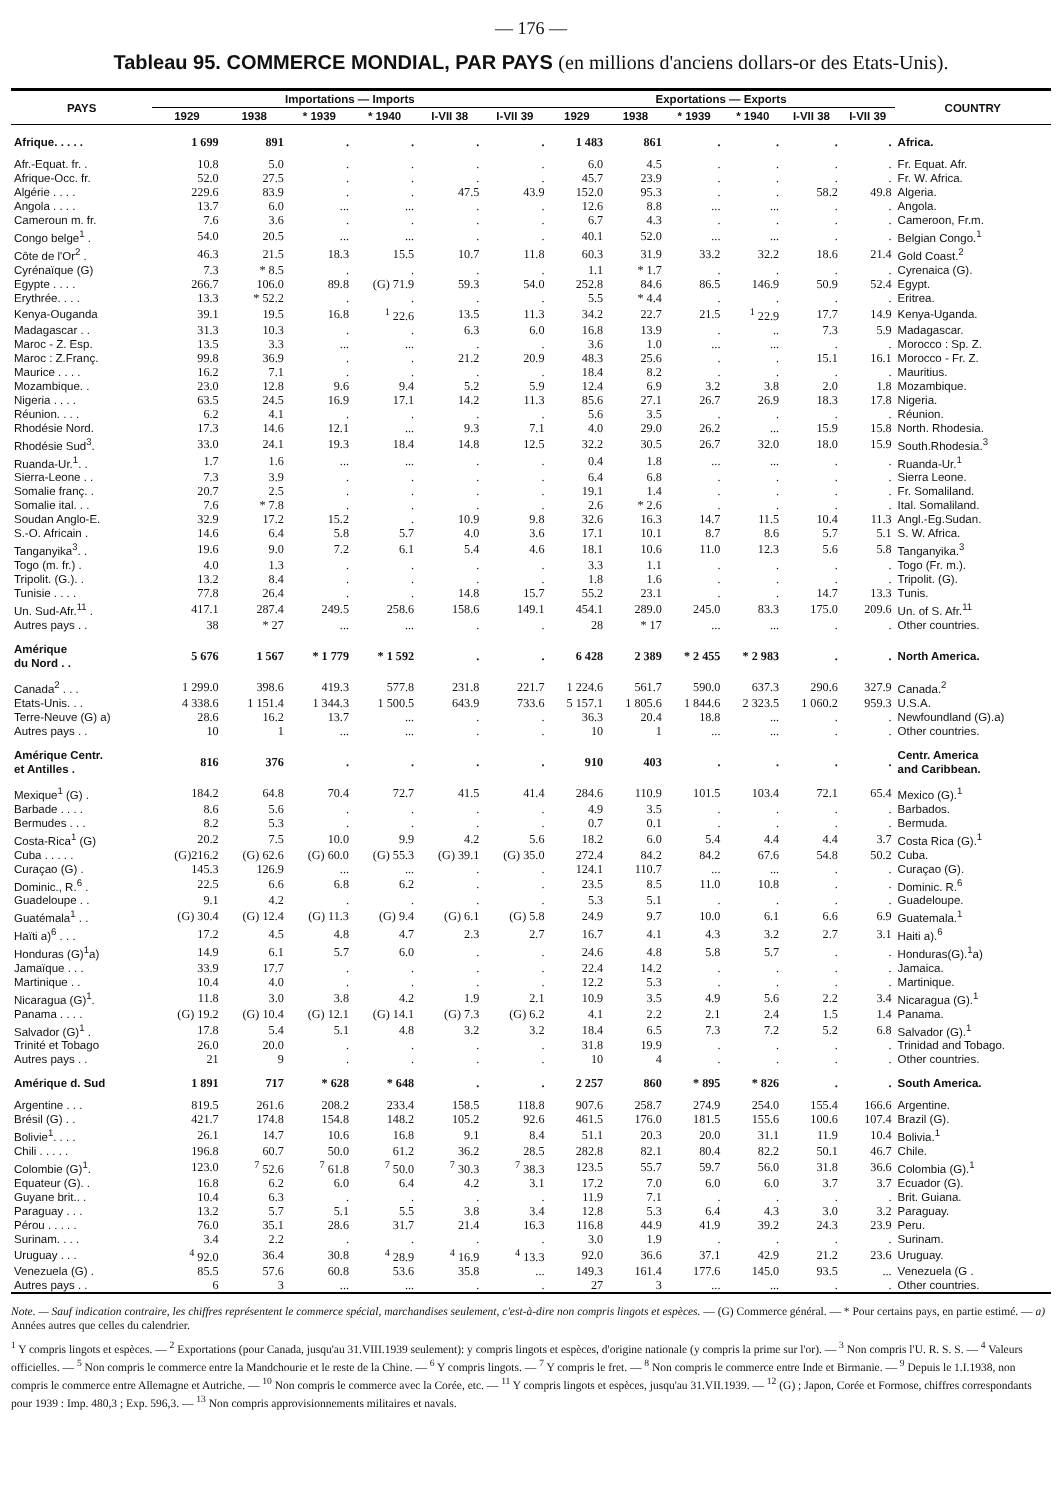— 176 —
Tableau 95. COMMERCE MONDIAL, PAR PAYS (en millions d'anciens dollars-or des Etats-Unis).
| PAYS | Importations — Imports | | | | | | Exportations — Exports | | | | | | COUNTRY |
| --- | --- | --- | --- | --- | --- | --- | --- | --- | --- | --- | --- | --- | --- |
| | 1929 | 1938 | * 1939 | * 1940 | I-VII 38 | I-VII 39 | 1929 | 1938 | * 1939 | * 1940 | I-VII 38 | I-VII 39 | |
| Afrique. . . . . | 1 699 | 891 | . | . | . | . | 1 483 | 861 | . | . | . | . | Africa. |
| Afr.-Equat. fr. . | 10.8 | 5.0 | . | . | . | . | 6.0 | 4.5 | . | . | . | . | Fr. Equat. Afr. |
| Afrique-Occ. fr. | 52.0 | 27.5 | . | . | . | . | 45.7 | 23.9 | . | . | . | . | Fr. W. Africa. |
| Algérie . . . . | 229.6 | 83.9 | . | . | 47.5 | 43.9 | 152.0 | 95.3 | . | . | 58.2 | 49.8 | Algeria. |
| Angola . . . . | 13.7 | 6.0 | ... | ... | . | . | 12.6 | 8.8 | ... | ... | . | . | Angola. |
| Cameroun m. fr. | 7.6 | 3.6 | . | . | . | . | 6.7 | 4.3 | . | . | . | . | Cameroon, Fr.m. |
| Congo belge<sup>1</sup> . | 54.0 | 20.5 | ... | ... | . | . | 40.1 | 52.0 | ... | ... | . | . | Belgian Congo.<sup>1</sup> |
| Côte de l'Or<sup>2</sup> . | 46.3 | 21.5 | 18.3 | 15.5 | 10.7 | 11.8 | 60.3 | 31.9 | 33.2 | 32.2 | 18.6 | 21.4 | Gold Coast.<sup>2</sup> |
| Cyrénaïque (G) | 7.3 | * 8.5 | . | . | . | . | 1.1 | * 1.7 | . | . | . | . | Cyrenaica (G). |
| Egypte . . . . | 266.7 | 106.0 | 89.8 | (G) 71.9 | 59.3 | 54.0 | 252.8 | 84.6 | 86.5 | 146.9 | 50.9 | 52.4 | Egypt. |
| Erythrée. . . . | 13.3 | * 52.2 | . | . | . | . | 5.5 | * 4.4 | . | . | . | . | Eritrea. |
| Kenya-Ouganda | 39.1 | 19.5 | 16.8 | <sup>1</sup> 22.6 | 13.5 | 11.3 | 34.2 | 22.7 | 21.5 | <sup>1</sup> 22.9 | 17.7 | 14.9 | Kenya-Uganda. |
| Madagascar . . | 31.3 | 10.3 | . | . | 6.3 | 6.0 | 16.8 | 13.9 | . | .. | 7.3 | 5.9 | Madagascar. |
| Maroc - Z. Esp. | 13.5 | 3.3 | ... | ... | . | . | 3.6 | 1.0 | ... | ... | . | . | Morocco : Sp. Z. |
| Maroc : Z.Franç. | 99.8 | 36.9 | . | . | 21.2 | 20.9 | 48.3 | 25.6 | . | . | 15.1 | 16.1 | Morocco - Fr. Z. |
| Maurice . . . . | 16.2 | 7.1 | . | . | . | . | 18.4 | 8.2 | . | . | . | . | Mauritius. |
| Mozambique. . | 23.0 | 12.8 | 9.6 | 9.4 | 5.2 | 5.9 | 12.4 | 6.9 | 3.2 | 3.8 | 2.0 | 1.8 | Mozambique. |
| Nigeria . . . . | 63.5 | 24.5 | 16.9 | 17.1 | 14.2 | 11.3 | 85.6 | 27.1 | 26.7 | 26.9 | 18.3 | 17.8 | Nigeria. |
| Réunion. . . . | 6.2 | 4.1 | . | . | . | . | 5.6 | 3.5 | . | . | . | . | Réunion. |
| Rhodésie Nord. | 17.3 | 14.6 | 12.1 | ... | 9.3 | 7.1 | 4.0 | 29.0 | 26.2 | ... | 15.9 | 15.8 | North. Rhodesia. |
| Rhodésie Sud<sup>3</sup>. | 33.0 | 24.1 | 19.3 | 18.4 | 14.8 | 12.5 | 32.2 | 30.5 | 26.7 | 32.0 | 18.0 | 15.9 | South.Rhodesia.<sup>3</sup> |
| Ruanda-Ur.<sup>1</sup>. . | 1.7 | 1.6 | ... | ... | . | . | 0.4 | 1.8 | ... | ... | . | . | Ruanda-Ur.<sup>1</sup> |
| Sierra-Leone . . | 7.3 | 3.9 | . | . | . | . | 6.4 | 6.8 | . | . | . | . | Sierra Leone. |
| Somalie franç. . | 20.7 | 2.5 | . | . | . | . | 19.1 | 1.4 | . | . | . | . | Fr. Somaliland. |
| Somalie ital. . . | 7.6 | * 7.8 | . | . | . | . | 2.6 | * 2.6 | . | . | . | . | Ital. Somaliland. |
| Soudan Anglo-E. | 32.9 | 17.2 | 15.2 | . | 10.9 | 9.8 | 32.6 | 16.3 | 14.7 | 11.5 | 10.4 | 11.3 | Angl.-Eg.Sudan. |
| S.-O. Africain . | 14.6 | 6.4 | 5.8 | 5.7 | 4.0 | 3.6 | 17.1 | 10.1 | 8.7 | 8.6 | 5.7 | 5.1 | S. W. Africa. |
| Tanganyika<sup>3</sup>. . | 19.6 | 9.0 | 7.2 | 6.1 | 5.4 | 4.6 | 18.1 | 10.6 | 11.0 | 12.3 | 5.6 | 5.8 | Tanganyika.<sup>3</sup> |
| Togo (m. fr.) . | 4.0 | 1.3 | . | . | . | . | 3.3 | 1.1 | . | . | . | . | Togo (Fr. m.). |
| Tripolit. (G.). . | 13.2 | 8.4 | . | . | . | . | 1.8 | 1.6 | . | . | . | . | Tripolit. (G). |
| Tunisie . . . . | 77.8 | 26.4 | . | . | 14.8 | 15.7 | 55.2 | 23.1 | . | . | 14.7 | 13.3 | Tunis. |
| Un. Sud-Afr.<sup>11</sup> . | 417.1 | 287.4 | 249.5 | 258.6 | 158.6 | 149.1 | 454.1 | 289.0 | 245.0 | 83.3 | 175.0 | 209.6 | Un. of S. Afr.<sup>11</sup> |
| Autres pays . . | 38 | * 27 | ... | ... | . | . | 28 | * 17 | ... | ... | . | . | Other countries. |
| Amérique du Nord . . | 5 676 | 1 567 | * 1 779 | * 1 592 | . | . | 6 428 | 2 389 | * 2 455 | * 2 983 | . | . | North America. |
| Canada<sup>2</sup> . . . | 1 299.0 | 398.6 | 419.3 | 577.8 | 231.8 | 221.7 | 1 224.6 | 561.7 | 590.0 | 637.3 | 290.6 | 327.9 | Canada.<sup>2</sup> |
| Etats-Unis. . . | 4 338.6 | 1 151.4 | 1 344.3 | 1 500.5 | 643.9 | 733.6 | 5 157.1 | 1 805.6 | 1 844.6 | 2 323.5 | 1 060.2 | 959.3 | U.S.A. |
| Terre-Neuve (G) a) | 28.6 | 16.2 | 13.7 | ... | . | . | 36.3 | 20.4 | 18.8 | ... | . | . | Newfoundland (G).a) |
| Autres pays . . | 10 | 1 | ... | ... | . | . | 10 | 1 | ... | ... | . | . | Other countries. |
| Amérique Centr. et Antilles . | 816 | 376 | . | . | . | . | 910 | 403 | . | . | . | . | Centr. America and Caribbean. |
| Mexique<sup>1</sup> (G) . | 184.2 | 64.8 | 70.4 | 72.7 | 41.5 | 41.4 | 284.6 | 110.9 | 101.5 | 103.4 | 72.1 | 65.4 | Mexico (G).<sup>1</sup> |
| Barbade . . . . | 8.6 | 5.6 | . | . | . | . | 4.9 | 3.5 | . | . | . | . | Barbados. |
| Bermudes . . . | 8.2 | 5.3 | . | . | . | . | 0.7 | 0.1 | . | . | . | . | Bermuda. |
| Costa-Rica<sup>1</sup> (G) | 20.2 | 7.5 | 10.0 | 9.9 | 4.2 | 5.6 | 18.2 | 6.0 | 5.4 | 4.4 | 4.4 | 3.7 | Costa Rica (G).<sup>1</sup> |
| Cuba . . . . . | (G)216.2 | (G) 62.6 | (G) 60.0 | (G) 55.3 | (G) 39.1 | (G) 35.0 | 272.4 | 84.2 | 84.2 | 67.6 | 54.8 | 50.2 | Cuba. |
| Curaçao (G) . | 145.3 | 126.9 | ... | ... | . | . | 124.1 | 110.7 | ... | ... | . | . | Curaçao (G). |
| Dominic., R.<sup>6</sup> . | 22.5 | 6.6 | 6.8 | 6.2 | . | . | 23.5 | 8.5 | 11.0 | 10.8 | . | . | Dominic. R.<sup>6</sup> |
| Guadeloupe . . | 9.1 | 4.2 | . | . | . | . | 5.3 | 5.1 | . | . | . | . | Guadeloupe. |
| Guatémala<sup>1</sup> . . | (G) 30.4 | (G) 12.4 | (G) 11.3 | (G) 9.4 | (G) 6.1 | (G) 5.8 | 24.9 | 9.7 | 10.0 | 6.1 | 6.6 | 6.9 | Guatemala.<sup>1</sup> |
| Haïti a)<sup>6</sup> . . . | 17.2 | 4.5 | 4.8 | 4.7 | 2.3 | 2.7 | 16.7 | 4.1 | 4.3 | 3.2 | 2.7 | 3.1 | Haiti a).<sup>6</sup> |
| Honduras (G)<sup>1</sup>a) | 14.9 | 6.1 | 5.7 | 6.0 | . | . | 24.6 | 4.8 | 5.8 | 5.7 | . | . | Honduras(G).<sup>1</sup>a) |
| Jamaïque . . . | 33.9 | 17.7 | . | . | . | . | 22.4 | 14.2 | . | . | . | . | Jamaica. |
| Martinique . . | 10.4 | 4.0 | . | . | . | . | 12.2 | 5.3 | . | . | . | . | Martinique. |
| Nicaragua (G)<sup>1</sup>. | 11.8 | 3.0 | 3.8 | 4.2 | 1.9 | 2.1 | 10.9 | 3.5 | 4.9 | 5.6 | 2.2 | 3.4 | Nicaragua (G).<sup>1</sup> |
| Panama . . . . | (G) 19.2 | (G) 10.4 | (G) 12.1 | (G) 14.1 | (G) 7.3 | (G) 6.2 | 4.1 | 2.2 | 2.1 | 2.4 | 1.5 | 1.4 | Panama. |
| Salvador (G)<sup>1</sup> . | 17.8 | 5.4 | 5.1 | 4.8 | 3.2 | 3.2 | 18.4 | 6.5 | 7.3 | 7.2 | 5.2 | 6.8 | Salvador (G).<sup>1</sup> |
| Trinité et Tobago | 26.0 | 20.0 | . | . | . | . | 31.8 | 19.9 | . | . | . | . | Trinidad and Tobago. |
| Autres pays . . | 21 | 9 | . | . | . | . | 10 | 4 | . | . | . | . | Other countries. |
| Amérique d. Sud | 1 891 | 717 | * 628 | * 648 | . | . | 2 257 | 860 | * 895 | * 826 | . | . | South America. |
| Argentine . . . | 819.5 | 261.6 | 208.2 | 233.4 | 158.5 | 118.8 | 907.6 | 258.7 | 274.9 | 254.0 | 155.4 | 166.6 | Argentine. |
| Brésil (G) . . | 421.7 | 174.8 | 154.8 | 148.2 | 105.2 | 92.6 | 461.5 | 176.0 | 181.5 | 155.6 | 100.6 | 107.4 | Brazil (G). |
| Bolivie<sup>1</sup>. . . . | 26.1 | 14.7 | 10.6 | 16.8 | 9.1 | 8.4 | 51.1 | 20.3 | 20.0 | 31.1 | 11.9 | 10.4 | Bolivia.<sup>1</sup> |
| Chili . . . . . | 196.8 | 60.7 | 50.0 | 61.2 | 36.2 | 28.5 | 282.8 | 82.1 | 80.4 | 82.2 | 50.1 | 46.7 | Chile. |
| Colombie (G)<sup>1</sup>. | 123.0 | <sup>7</sup> 52.6 | <sup>7</sup> 61.8 | <sup>7</sup> 50.0 | <sup>7</sup> 30.3 | <sup>7</sup> 38.3 | 123.5 | 55.7 | 59.7 | 56.0 | 31.8 | 36.6 | Colombia (G).<sup>1</sup> |
| Equateur (G). . | 16.8 | 6.2 | 6.0 | 6.4 | 4.2 | 3.1 | 17.2 | 7.0 | 6.0 | 6.0 | 3.7 | 3.7 | Ecuador (G). |
| Guyane brit.. . | 10.4 | 6.3 | . | . | . | . | 11.9 | 7.1 | . | . | . | . | Brit. Guiana. |
| Paraguay . . . | 13.2 | 5.7 | 5.1 | 5.5 | 3.8 | 3.4 | 12.8 | 5.3 | 6.4 | 4.3 | 3.0 | 3.2 | Paraguay. |
| Pérou . . . . . | 76.0 | 35.1 | 28.6 | 31.7 | 21.4 | 16.3 | 116.8 | 44.9 | 41.9 | 39.2 | 24.3 | 23.9 | Peru. |
| Surinam. . . . | 3.4 | 2.2 | . | . | . | . | 3.0 | 1.9 | . | . | . | . | Surinam. |
| Uruguay . . . | <sup>4</sup> 92.0 | 36.4 | 30.8 | <sup>4</sup> 28.9 | <sup>4</sup> 16.9 | <sup>4</sup> 13.3 | 92.0 | 36.6 | 37.1 | 42.9 | 21.2 | 23.6 | Uruguay. |
| Venezuela (G) . | 85.5 | 57.6 | 60.8 | 53.6 | 35.8 | ... | 149.3 | 161.4 | 177.6 | 145.0 | 93.5 | ... | Venezuela (G . |
| Autres pays . . | 6 | 3 | ... | ... | . | . | 27 | 3 | ... | ... | . | . | Other countries. |
Note. — Sauf indication contraire, les chiffres représentent le commerce spécial, marchandises seulement, c'est-à-dire non compris lingots et espèces. — (G) Commerce général. — * Pour certains pays, en partie estimé. — a) Années autres que celles du calendrier.
<sup>1</sup> Y compris lingots et espèces. — <sup>2</sup> Exportations (pour Canada, jusqu'au 31.VIII.1939 seulement): y compris lingots et espèces, d'origine nationale (y compris la prime sur l'or). — <sup>3</sup> Non compris l'U. R. S. S. — <sup>4</sup> Valeurs officielles. — <sup>5</sup> Non compris le commerce entre la Mandchourie et le reste de la Chine. — <sup>6</sup> Y compris lingots. — <sup>7</sup> Y compris le fret. — <sup>8</sup> Non compris le commerce entre Inde et Birmanie. — <sup>9</sup> Depuis le 1.I.1938, non compris le commerce entre Allemagne et Autriche. — <sup>10</sup> Non compris le commerce avec la Corée, etc. — <sup>11</sup> Y compris lingots et espèces, jusqu'au 31.VII.1939. — <sup>12</sup> (G) ; Japon, Corée et Formose, chiffres correspondants pour 1939 : Imp. 480,3 ; Exp. 596,3. — <sup>13</sup> Non compris approvisionnements militaires et navals.